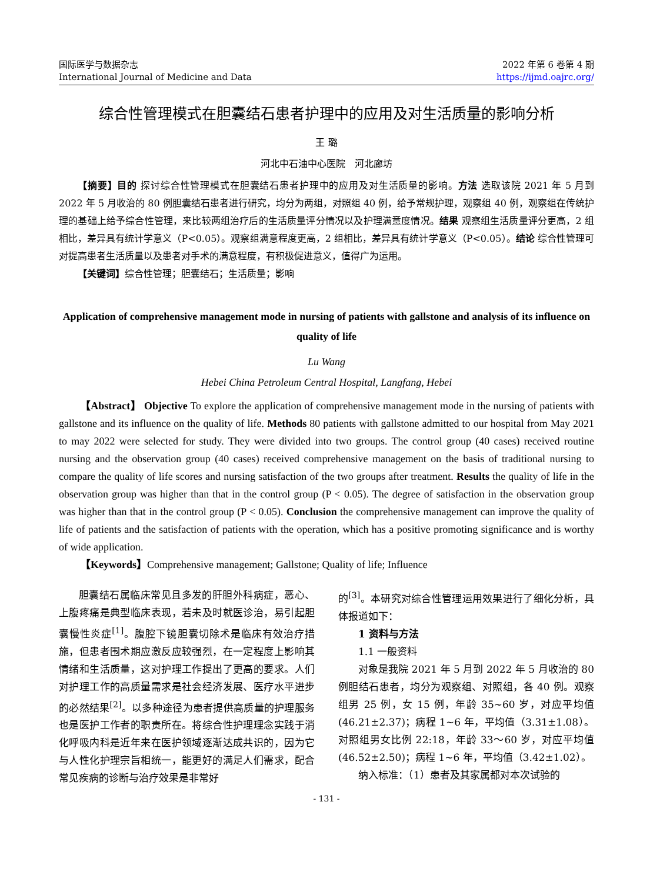国际医学与数据杂志
International Journal of Medicine and Data
2022 年第 6 卷第 4 期
https://ijmd.oajrc.org/
综合性管理模式在胆囊结石患者护理中的应用及对生活质量的影响分析
王 璐
河北中石油中心医院　河北廊坊
【摘要】目的 探讨综合性管理模式在胆囊结石患者护理中的应用及对生活质量的影响。方法 选取该院 2021 年 5 月到 2022 年 5 月收治的 80 例胆囊结石患者进行研究，均分为两组，对照组 40 例，给予常规护理，观察组 40 例，观察组在传统护理的基础上给予综合性管理，来比较两组治疗后的生活质量评分情况以及护理满意度情况。结果 观察组生活质量评分更高，2 组相比，差异具有统计学意义（P<0.05）。观察组满意程度更高，2 组相比，差异具有统计学意义（P<0.05）。结论 综合性管理可对提高患者生活质量以及患者对手术的满意程度，有积极促进意义，值得广为运用。
【关键词】综合性管理；胆囊结石；生活质量；影响
Application of comprehensive management mode in nursing of patients with gallstone and analysis of its influence on quality of life
Lu Wang
Hebei China Petroleum Central Hospital, Langfang, Hebei
【Abstract】 Objective To explore the application of comprehensive management mode in the nursing of patients with gallstone and its influence on the quality of life. Methods 80 patients with gallstone admitted to our hospital from May 2021 to may 2022 were selected for study. They were divided into two groups. The control group (40 cases) received routine nursing and the observation group (40 cases) received comprehensive management on the basis of traditional nursing to compare the quality of life scores and nursing satisfaction of the two groups after treatment. Results the quality of life in the observation group was higher than that in the control group (P < 0.05). The degree of satisfaction in the observation group was higher than that in the control group (P < 0.05). Conclusion the comprehensive management can improve the quality of life of patients and the satisfaction of patients with the operation, which has a positive promoting significance and is worthy of wide application.
【Keywords】Comprehensive management; Gallstone; Quality of life; Influence
胆囊结石属临床常见且多发的肝胆外科病症，恶心、上腹疼痛是典型临床表现，若未及时就医诊治，易引起胆囊慢性炎症<sup>[1]</sup>。腹腔下镜胆囊切除术是临床有效治疗措施，但患者围术期应激反应较强烈，在一定程度上影响其情绪和生活质量，这对护理工作提出了更高的要求。人们对护理工作的高质量需求是社会经济发展、医疗水平进步的必然结果<sup>[2]</sup>。以多种途径为患者提供高质量的护理服务也是医护工作者的职责所在。将综合性护理理念实践于消化呼吸内科是近年来在医护领域逐渐达成共识的，因为它与人性化护理宗旨相统一，能更好的满足人们需求，配合常见疾病的诊断与治疗效果是非常好
的<sup>[3]</sup>。本研究对综合性管理运用效果进行了细化分析，具体报道如下：
1 资料与方法
1.1 一般资料
对象是我院 2021 年 5 月到 2022 年 5 月收治的 80 例胆结石患者，均分为观察组、对照组，各 40 例。观察组男 25 例，女 15 例，年龄 35~60 岁，对应平均值(46.21±2.37)；病程 1~6 年，平均值（3.31±1.08）。对照组男女比例 22:18，年龄 33～60 岁，对应平均值(46.52±2.50)；病程 1~6 年，平均值（3.42±1.02）。
纳入标准：（1）患者及其家属都对本次试验的
- 131 -